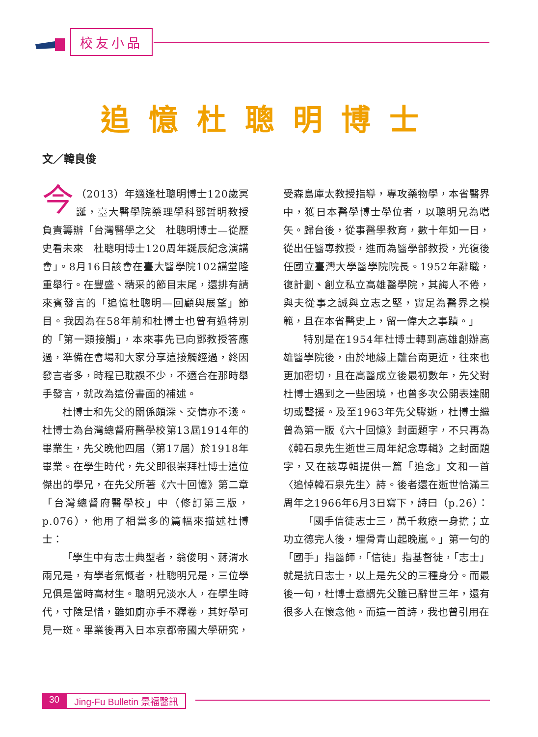校友小品
追憶杜聰明博士
文／韓良俊
今 （2013）年適逢杜聰明博士120歲冥誕，臺大醫學院藥理學科鄧哲明教授負責籌辦「台灣醫學之父　杜聰明博士—從歷史看未來　杜聰明博士120周年誕辰紀念演講會」。8月16日該會在臺大醫學院102講堂隆重舉行。在豐盛、精采的節目末尾，還排有請來賓發言的「追憶杜聰明—回顧與展望」節目。我因為在58年前和杜博士也曾有過特別的「第一類接觸」，本來事先已向鄧教授答應過，準備在會場和大家分享這接觸經過，終因發言者多，時程已耽誤不少，不適合在那時舉手發言，就改為這份書面的補述。
杜博士和先父的關係頗深、交情亦不淺。杜博士為台灣總督府醫學校第13屆1914年的畢業生，先父晚他四屆（第17屆）於1918年畢業。在學生時代，先父即很崇拜杜博士這位傑出的學兄，在先父所著《六十回憶》第二章「台灣總督府醫學校」中（修訂第三版，p.076），他用了相當多的篇幅來描述杜博士：
「學生中有志士典型者，翁俊明、蔣渭水兩兄是，有學者氣慨者，杜聰明兄是，三位學兄俱是當時高材生。聰明兄淡水人，在學生時代，寸陰是惜，雖如廁亦手不釋卷，其好學可見一斑。畢業後再入日本京都帝國大學研究，受森島庫太教授指導，專攻藥物學，本省醫界中，獲日本醫學博士學位者，以聰明兄為嚆矢。歸台後，從事醫學教育，數十年如一日，從出任醫專教授，進而為醫學部教授，光復後任國立臺灣大學醫學院院長。1952年辭職，復計劃、創立私立高雄醫學院，其誨人不倦，與夫從事之誠與立志之堅，實足為醫界之模範，且在本省醫史上，留一偉大之事蹟。」
特別是在1954年杜博士轉到高雄創辦高雄醫學院後，由於地緣上離台南更近，往來也更加密切，且在高醫成立後最初數年，先父對杜博士遇到之一些困境，也曾多次公開表達關切或聲援。及至1963年先父驟逝，杜博士繼曾為第一版《六十回憶》封面題字，不只再為《韓石泉先生逝世三周年紀念專輯》之封面題字，又在該專輯提供一篇「追念」文和一首〈追悼韓石泉先生〉詩。後者還在逝世恰滿三周年之1966年6月3日寫下，詩曰（p.26）：
「國手信徒志士三，萬千救療一身擔；立功立德完人後，埋骨青山起晚嵐。」第一句的「國手」指醫師，「信徒」指基督徒，「志士」就是抗日志士，以上是先父的三種身分。而最後一句，杜博士意謂先父雖已辭世三年，還有很多人在懷念他。而這一首詩，我也曾引用在
30 Jing-Fu Bulletin 景福醫訊